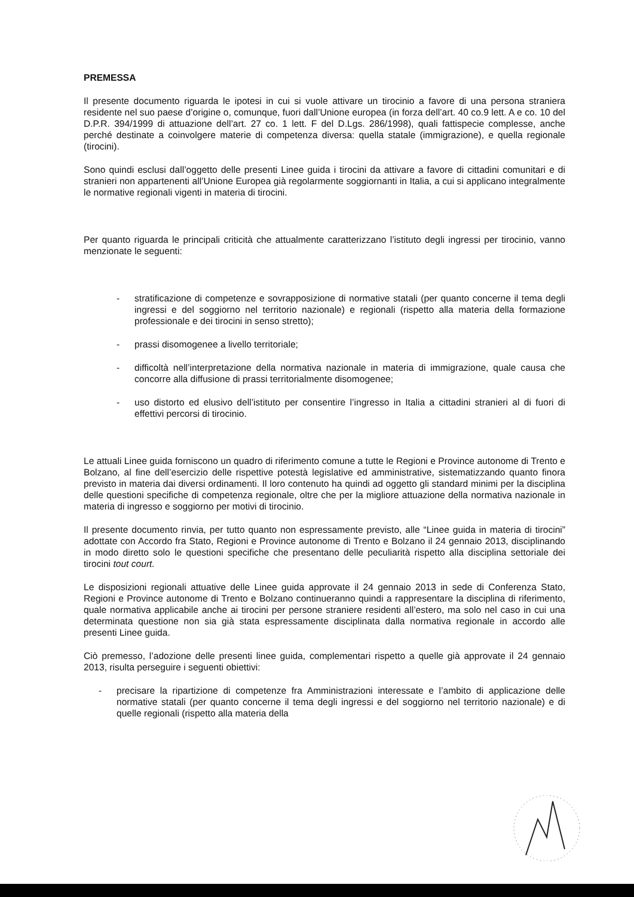PREMESSA
Il presente documento riguarda le ipotesi in cui si vuole attivare un tirocinio a favore di una persona straniera residente nel suo paese d’origine o, comunque, fuori dall’Unione europea (in forza dell’art. 40 co.9 lett. A e co. 10 del D.P.R. 394/1999 di attuazione dell’art. 27 co. 1 lett. F del D.Lgs. 286/1998), quali fattispecie complesse, anche perché destinate a coinvolgere materie di competenza diversa: quella statale (immigrazione), e quella regionale (tirocini).
Sono quindi esclusi dall’oggetto delle presenti Linee guida i tirocini da attivare a favore di cittadini comunitari e di stranieri non appartenenti all’Unione Europea già regolarmente soggiornanti in Italia, a cui si applicano integralmente le normative regionali vigenti in materia di tirocini.
Per quanto riguarda le principali criticità che attualmente caratterizzano l’istituto degli ingressi per tirocinio, vanno menzionate le seguenti:
- stratificazione di competenze e sovrapposizione di normative statali (per quanto concerne il tema degli ingressi e del soggiorno nel territorio nazionale) e regionali (rispetto alla materia della formazione professionale e dei tirocini in senso stretto);
- prassi disomogenee a livello territoriale;
- difficoltà nell’interpretazione della normativa nazionale in materia di immigrazione, quale causa che concorre alla diffusione di prassi territorialmente disomogenee;
- uso distorto ed elusivo dell’istituto per consentire l’ingresso in Italia a cittadini stranieri al di fuori di effettivi percorsi di tirocinio.
Le attuali Linee guida forniscono un quadro di riferimento comune a tutte le Regioni e Province autonome di Trento e Bolzano, al fine dell’esercizio delle rispettive potestà legislative ed amministrative, sistematizzando quanto finora previsto in materia dai diversi ordinamenti. Il loro contenuto ha quindi ad oggetto gli standard minimi per la disciplina delle questioni specifiche di competenza regionale, oltre che per la migliore attuazione della normativa nazionale in materia di ingresso e soggiorno per motivi di tirocinio.
Il presente documento rinvia, per tutto quanto non espressamente previsto, alle “Linee guida in materia di tirocini” adottate con Accordo fra Stato, Regioni e Province autonome di Trento e Bolzano il 24 gennaio 2013, disciplinando in modo diretto solo le questioni specifiche che presentano delle peculiarità rispetto alla disciplina settoriale dei tirocini tout court.
Le disposizioni regionali attuative delle Linee guida approvate il 24 gennaio 2013 in sede di Conferenza Stato, Regioni e Province autonome di Trento e Bolzano continueranno quindi a rappresentare la disciplina di riferimento, quale normativa applicabile anche ai tirocini per persone straniere residenti all’estero, ma solo nel caso in cui una determinata questione non sia già stata espressamente disciplinata dalla normativa regionale in accordo alle presenti Linee guida.
Ciò premesso, l’adozione delle presenti linee guida, complementari rispetto a quelle già approvate il 24 gennaio 2013, risulta perseguire i seguenti obiettivi:
- precisare la ripartizione di competenze fra Amministrazioni interessate e l’ambito di applicazione delle normative statali (per quanto concerne il tema degli ingressi e del soggiorno nel territorio nazionale) e di quelle regionali (rispetto alla materia della